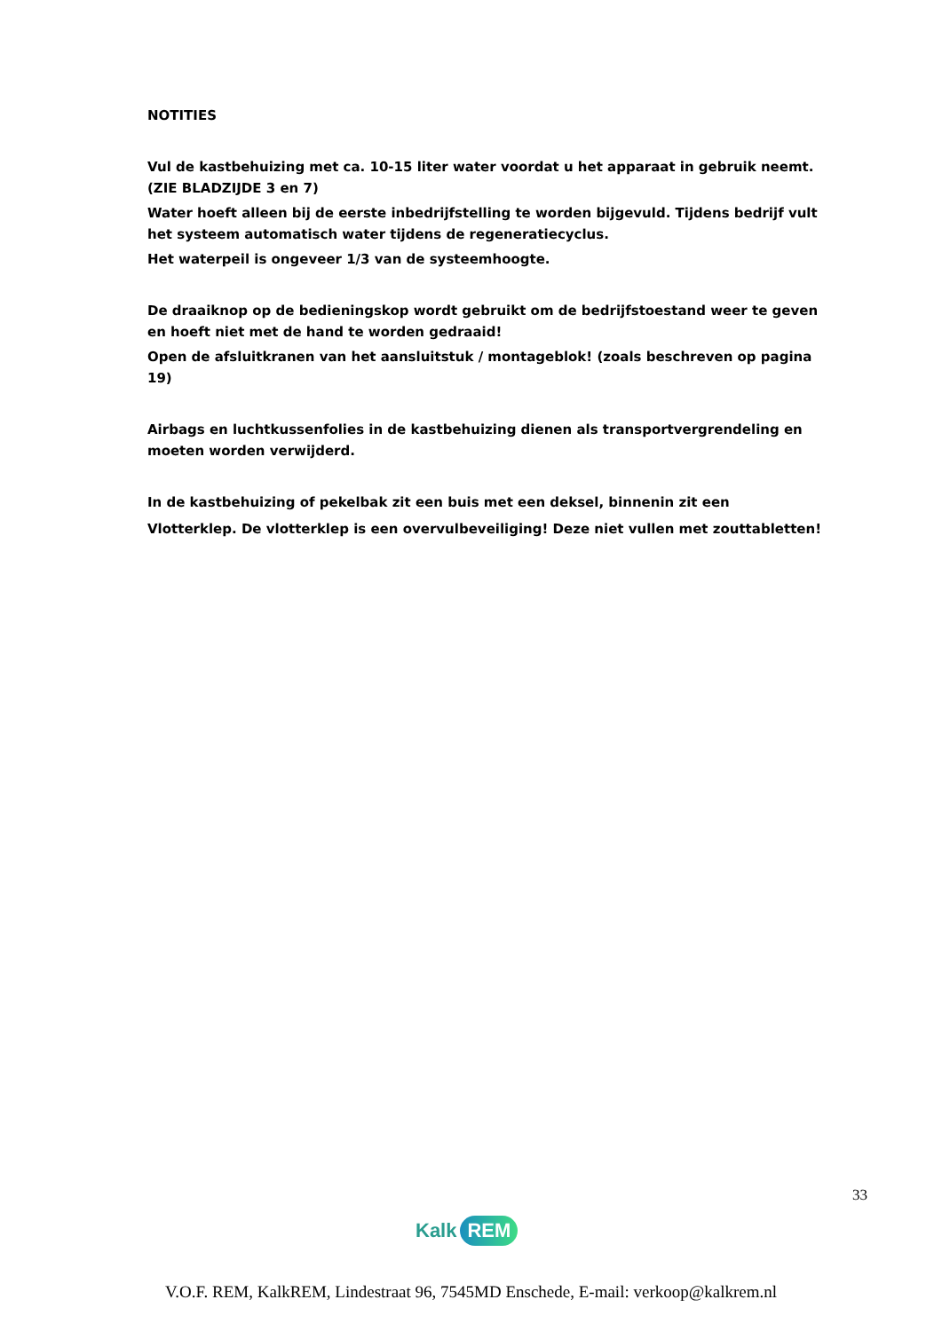NOTITIES
Vul de kastbehuizing met ca. 10-15 liter water voordat u het apparaat in gebruik neemt.
(ZIE BLADZIJDE 3 en 7)
Water hoeft alleen bij de eerste inbedrijfstelling te worden bijgevuld. Tijdens bedrijf vult het systeem automatisch water tijdens de regeneratiecyclus.
Het waterpeil is ongeveer 1/3 van de systeemhoogte.
De draaiknop op de bedieningskop wordt gebruikt om de bedrijfstoestand weer te geven en hoeft niet met de hand te worden gedraaid!
Open de afsluitkranen van het aansluitstuk / montageblok! (zoals beschreven op pagina 19)
Airbags en luchtkussenfolies in de kastbehuizing dienen als transportvergrendeling en moeten worden verwijderd.
In de kastbehuizing of pekelbak zit een buis met een deksel, binnenin zit een
Vlotterklep. De vlotterklep is een overvulbeveiliging! Deze niet vullen met zouttabletten!
33
Kalk REM
V.O.F. REM, KalkREM, Lindestraat 96, 7545MD Enschede, E-mail: verkoop@kalkrem.nl